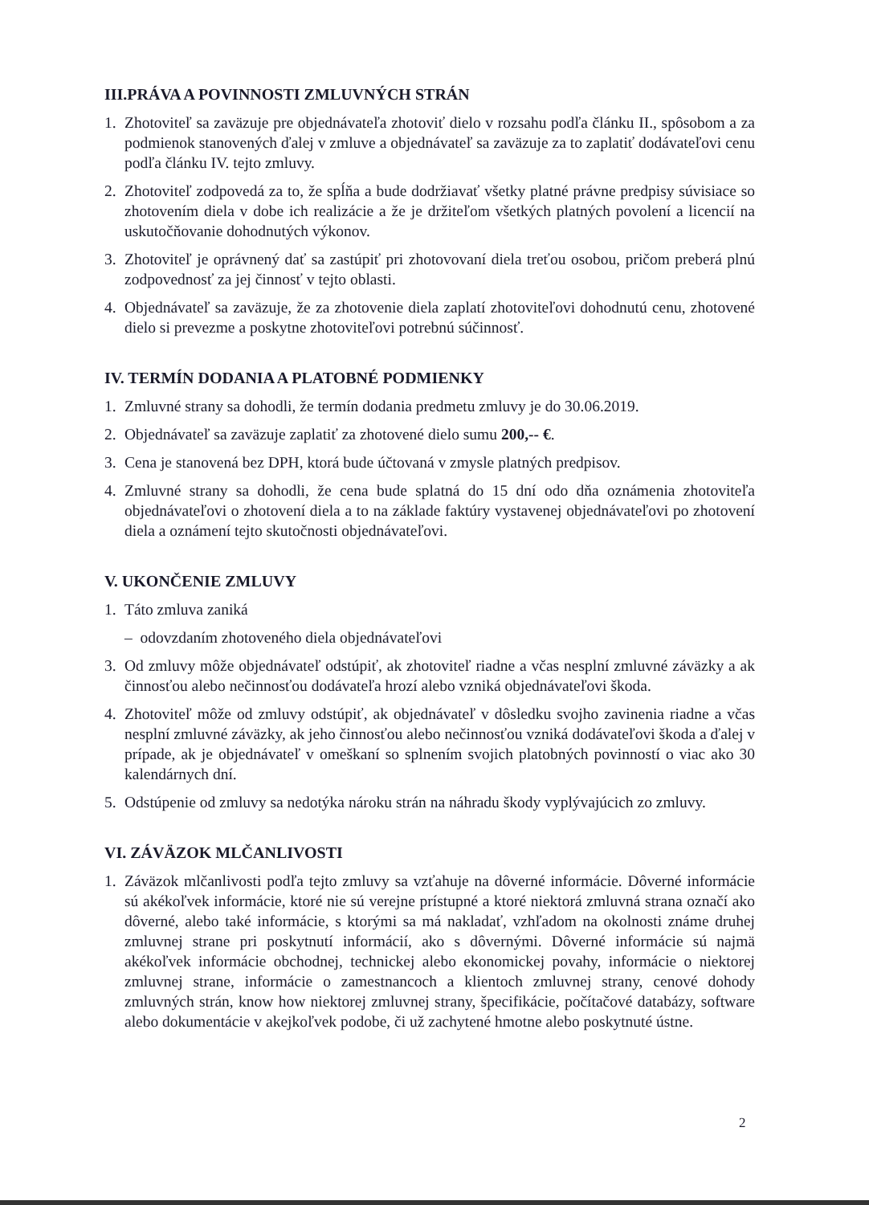III.PRÁVA A POVINNOSTI ZMLUVNÝCH STRÁN
1. Zhotoviteľ sa zaväzuje pre objednávateľa zhotoviť dielo v rozsahu podľa článku II., spôsobom a za podmienok stanovených ďalej v zmluve a objednávateľ sa zaväzuje za to zaplatiť dodávateľovi cenu podľa článku IV. tejto zmluvy.
2. Zhotoviteľ zodpovedá za to, že spĺňa a bude dodržiavať všetky platné právne predpisy súvisiace so zhotovením diela v dobe ich realizácie a že je držiteľom všetkých platných povolení a licencií na uskutočňovanie dohodnutých výkonov.
3. Zhotoviteľ je oprávnený dať sa zastúpiť pri zhotovovaní diela treťou osobou, pričom preberá plnú zodpovednosť za jej činnosť v tejto oblasti.
4. Objednávateľ sa zaväzuje, že za zhotovenie diela zaplatí zhotoviteľovi dohodnutú cenu, zhotovené dielo si prevezme a poskytne zhotoviteľovi potrebnú súčinnosť.
IV. TERMÍN DODANIA A PLATOBNÉ PODMIENKY
1. Zmluvné strany sa dohodli, že termín dodania predmetu zmluvy je do 30.06.2019.
2. Objednávateľ sa zaväzuje zaplatiť za zhotovené dielo sumu 200,-- €.
3. Cena je stanovená bez DPH, ktorá bude účtovaná v zmysle platných predpisov.
4. Zmluvné strany sa dohodli, že cena bude splatná do 15 dní odo dňa oznámenia zhotoviteľa objednávateľovi o zhotovení diela a to na základe faktúry vystavenej objednávateľovi po zhotovení diela a oznámení tejto skutočnosti objednávateľovi.
V. UKONČENIE ZMLUVY
1. Táto zmluva zaniká
– odovzdaním zhotoveného diela objednávateľovi
3. Od zmluvy môže objednávateľ odstúpiť, ak zhotoviteľ riadne a včas nesplní zmluvné záväzky a ak činnosťou alebo nečinnosťou dodávateľa hrozí alebo vzniká objednávateľovi škoda.
4. Zhotoviteľ môže od zmluvy odstúpiť, ak objednávateľ v dôsledku svojho zavinenia riadne a včas nesplní zmluvné záväzky, ak jeho činnosťou alebo nečinnosťou vzniká dodávateľovi škoda a ďalej v prípade, ak je objednávateľ v omeškaní so splnením svojich platobných povinností o viac ako 30 kalendárnych dní.
5. Odstúpenie od zmluvy sa nedotýka nároku strán na náhradu škody vyplývajúcich zo zmluvy.
VI. ZÁVÄZOK MLČANLIVOSTI
1. Záväzok mlčanlivosti podľa tejto zmluvy sa vzťahuje na dôverné informácie. Dôverné informácie sú akékoľvek informácie, ktoré nie sú verejne prístupné a ktoré niektorá zmluvná strana označí ako dôverné, alebo také informácie, s ktorými sa má nakladať, vzhľadom na okolnosti známe druhej zmluvnej strane pri poskytnutí informácií, ako s dôvernými. Dôverné informácie sú najmä akékoľvek informácie obchodnej, technickej alebo ekonomickej povahy, informácie o niektorej zmluvnej strane, informácie o zamestnancoch a klientoch zmluvnej strany, cenové dohody zmluvných strán, know how niektorej zmluvnej strany, špecifikácie, počítačové databázy, software alebo dokumentácie v akejkoľvek podobe, či už zachytené hmotne alebo poskytnuté ústne.
2